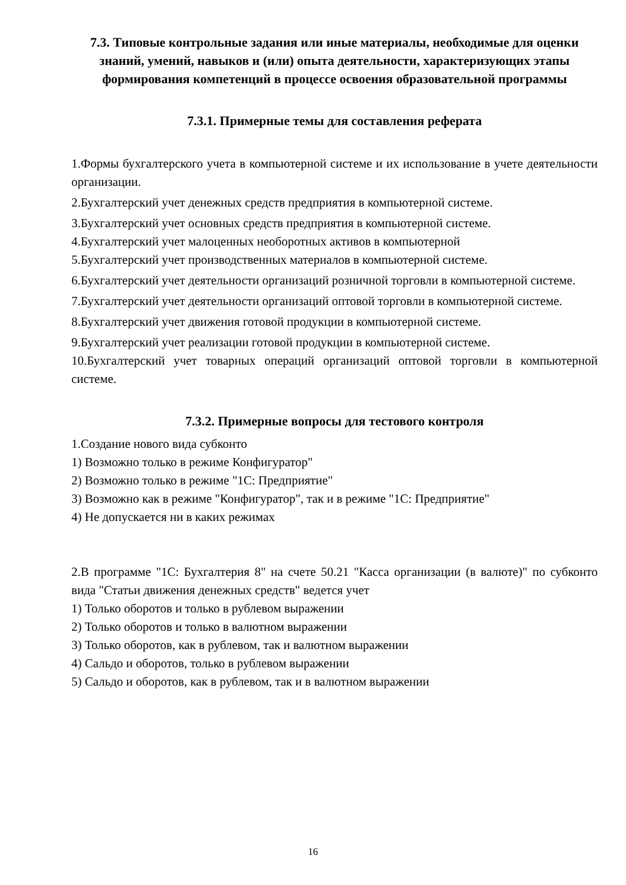7.3. Типовые контрольные задания или иные материалы, необходимые для оценки знаний, умений, навыков и (или) опыта деятельности, характеризующих этапы формирования компетенций в процессе освоения образовательной программы
7.3.1. Примерные темы для составления реферата
1.Формы бухгалтерского учета в компьютерной системе и их использование в учете деятельности организации.
2.Бухгалтерский учет денежных средств предприятия в компьютерной системе.
3.Бухгалтерский учет основных средств предприятия в компьютерной системе.
4.Бухгалтерский учет малоценных необоротных активов в компьютерной
5.Бухгалтерский учет производственных материалов в компьютерной системе.
6.Бухгалтерский учет деятельности организаций розничной торговли в компьютерной системе.
7.Бухгалтерский учет деятельности организаций оптовой торговли в компьютерной системе.
8.Бухгалтерский учет движения готовой продукции в компьютерной системе.
9.Бухгалтерский учет реализации готовой продукции в компьютерной системе.
10.Бухгалтерский учет товарных операций организаций оптовой торговли в компьютерной системе.
7.3.2. Примерные вопросы для тестового контроля
1.Создание нового вида субконто
1) Возможно только в режиме Конфигуратор"
2) Возможно только в режиме "1С: Предприятие"
3) Возможно как в режиме "Конфигуратор", так и в режиме "1С: Предприятие"
4) Не допускается ни в каких режимах
2.В программе "1С: Бухгалтерия 8" на счете 50.21 "Касса организации (в валюте)" по субконто вида "Статьи движения денежных средств" ведется учет
1) Только оборотов и только в рублевом выражении
2) Только оборотов и только в валютном выражении
3) Только оборотов, как в рублевом, так и валютном выражении
4) Сальдо и оборотов, только в рублевом выражении
5) Сальдо и оборотов, как в рублевом, так и в валютном выражении
16